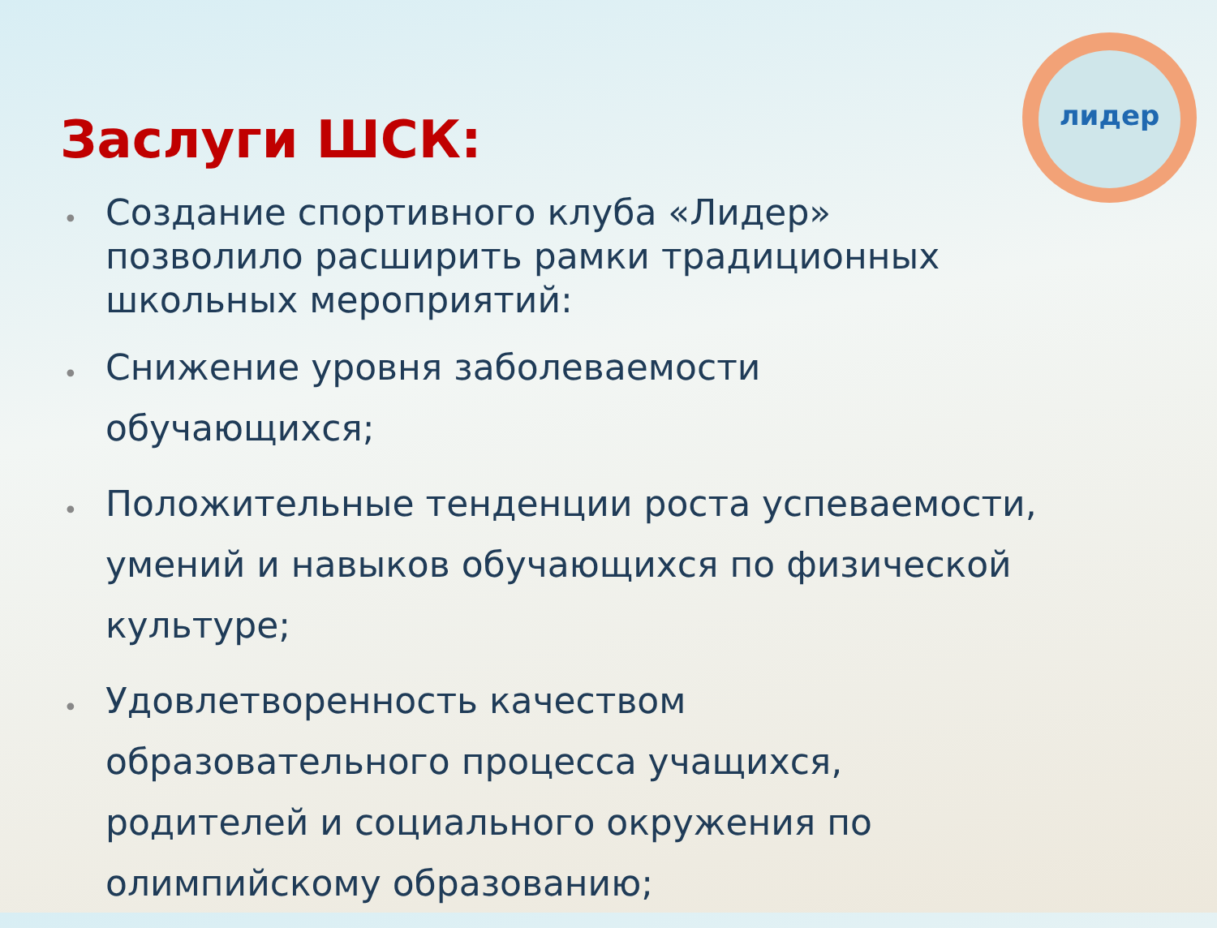лидер
Заслуги ШСК:
• Создание спортивного клуба «Лидер» позволило расширить рамки традиционных школьных мероприятий:
• Снижение уровня заболеваемости обучающихся;
• Положительные тенденции роста успеваемости, умений и навыков обучающихся по физической культуре;
• Удовлетворенность качеством образовательного процесса учащихся, родителей и социального окружения по олимпийскому образованию;